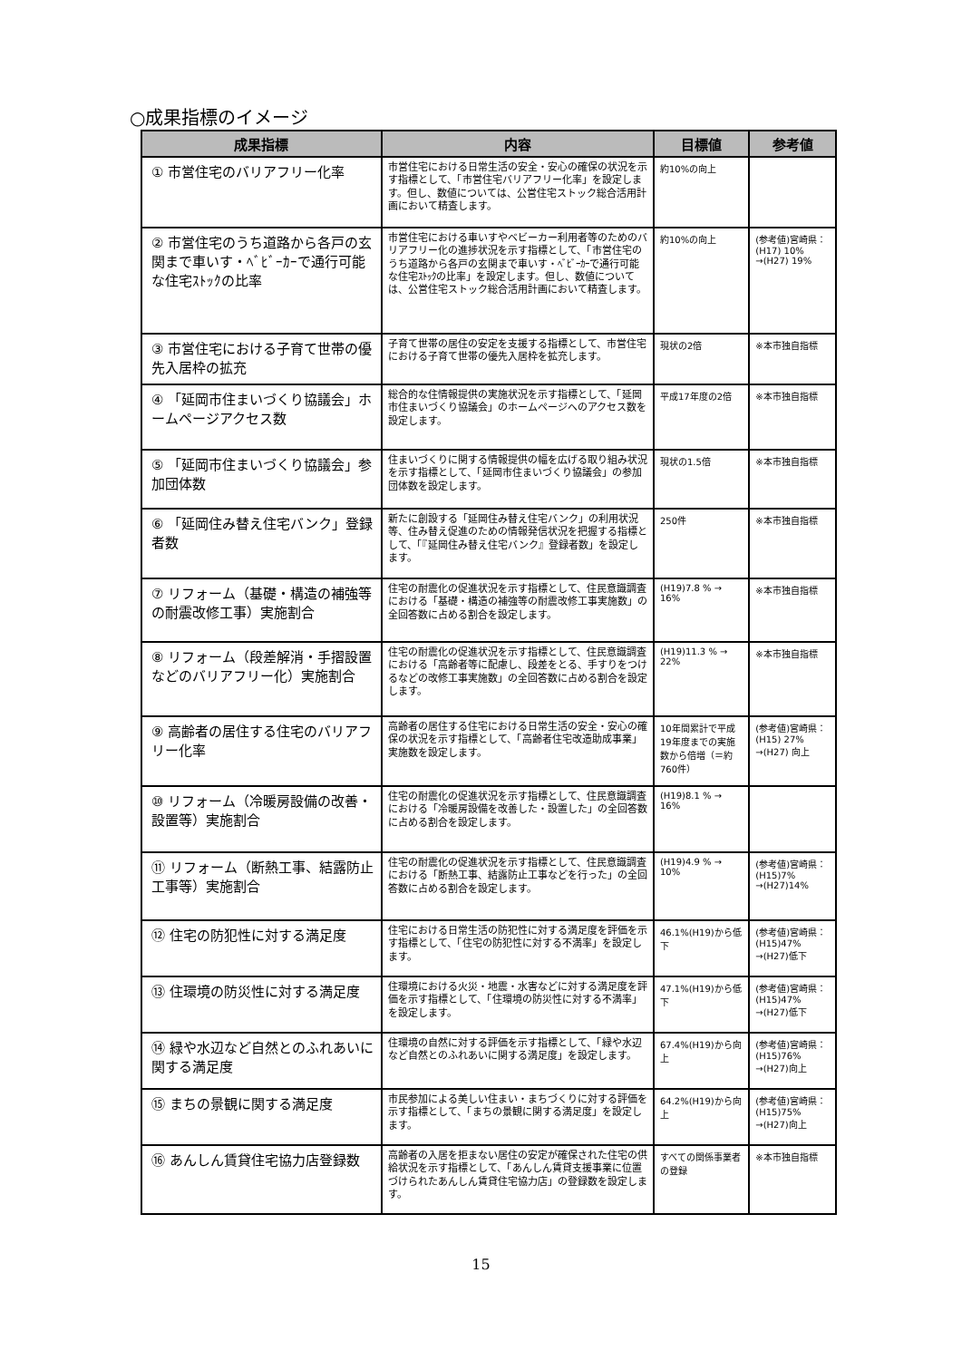○成果指標のイメージ
| 成果指標 | 内容 | 目標値 | 参考値 |
| --- | --- | --- | --- |
| ① 市営住宅のバリアフリー化率 | 市営住宅における日常生活の安全・安心の確保の状況を示す指標として、「市営住宅バリアフリー化率」を設定します。但し、数値については、公営住宅ストック総合活用計画において精査します。 | 約10%の向上 | |
| ② 市営住宅のうち道路から各戸の玄関まで車いす・ﾍﾞﾋﾞｰｶｰで通行可能な住宅ｽﾄｯｸの比率 | 市営住宅における車いすやベビーカー利用者等のためのバリアフリー化の進捗状況を示す指標として、「市営住宅のうち道路から各戸の玄関まで車いす・ﾍﾞﾋﾞｰｶｰで通行可能な住宅ｽﾄｯｸの比率」を設定します。但し、数値については、公営住宅ストック総合活用計画において精査します。 | 約10%の向上 | (参考値)宮崎県：(H17) 10% →(H27) 19% |
| ③ 市営住宅における子育て世帯の優先入居枠の拡充 | 子育て世帯の居住の安定を支援する指標として、市営住宅における子育て世帯の優先入居枠を拡充します。 | 現状の2倍 | ※本市独自指標 |
| ④ 「延岡市住まいづくり協議会」ホームページアクセス数 | 総合的な住情報提供の実施状況を示す指標として、「延岡市住まいづくり協議会」のホームページへのアクセス数を設定します。 | 平成17年度の2倍 | ※本市独自指標 |
| ⑤ 「延岡市住まいづくり協議会」参加団体数 | 住まいづくりに関する情報提供の幅を広げる取り組み状況を示す指標として、「延岡市住まいづくり協議会」の参加団体数を設定します。 | 現状の1.5倍 | ※本市独自指標 |
| ⑥ 「延岡住み替え住宅バンク」登録者数 | 新たに創設する「延岡住み替え住宅バンク」の利用状況等、住み替え促進のための情報発信状況を把握する指標として、「『延岡住み替え住宅バンク』登録者数」を設定します。 | 250件 | ※本市独自指標 |
| ⑦ リフォーム（基礎・構造の補強等の耐震改修工事）実施割合 | 住宅の耐震化の促進状況を示す指標として、住民意識調査における「基礎・構造の補強等の耐震改修工事実施数」の全回答数に占める割合を設定します。 | (H19)7.8 % → 16% | ※本市独自指標 |
| ⑧ リフォーム（段差解消・手摺設置などのバリアフリー化）実施割合 | 住宅の耐震化の促進状況を示す指標として、住民意識調査における「高齢者等に配慮し、段差をとる、手すりをつけるなどの改修工事実施数」の全回答数に占める割合を設定します。 | (H19)11.3 % → 22% | ※本市独自指標 |
| ⑨ 高齢者の居住する住宅のバリアフリー化率 | 高齢者の居住する住宅における日常生活の安全・安心の確保の状況を示す指標として、「高齢者住宅改造助成事業」実施数を設定します。 | 10年間累計で平成19年度までの実施数から倍増（＝約760件） | (参考値)宮崎県：(H15) 27% →(H27) 向上 |
| ⑩ リフォーム（冷暖房設備の改善・設置等）実施割合 | 住宅の耐震化の促進状況を示す指標として、住民意識調査における「冷暖房設備を改善した・設置した」の全回答数に占める割合を設定します。 | (H19)8.1 % → 16% | |
| ⑪ リフォーム（断熱工事、結露防止工事等）実施割合 | 住宅の耐震化の促進状況を示す指標として、住民意識調査における「断熱工事、結露防止工事などを行った」の全回答数に占める割合を設定します。 | (H19)4.9 % → 10% | (参考値)宮崎県：(H15)7% →(H27)14% |
| ⑫ 住宅の防犯性に対する満足度 | 住宅における日常生活の防犯性に対する満足度を評価を示す指標として、「住宅の防犯性に対する不満率」を設定します。 | 46.1%(H19)から低下 | (参考値)宮崎県：(H15)47% →(H27)低下 |
| ⑬ 住環境の防災性に対する満足度 | 住環境における火災・地震・水害などに対する満足度を評価を示す指標として、「住環境の防災性に対する不満率」を設定します。 | 47.1%(H19)から低下 | (参考値)宮崎県：(H15)47% →(H27)低下 |
| ⑭ 緑や水辺など自然とのふれあいに関する満足度 | 住環境の自然に対する評価を示す指標として、「緑や水辺など自然とのふれあいに関する満足度」を設定します。 | 67.4%(H19)から向上 | (参考値)宮崎県：(H15)76% →(H27)向上 |
| ⑮ まちの景観に関する満足度 | 市民参加による美しい住まい・まちづくりに対する評価を示す指標として、「まちの景観に関する満足度」を設定します。 | 64.2%(H19)から向上 | (参考値)宮崎県：(H15)75% →(H27)向上 |
| ⑯ あんしん賃貸住宅協力店登録数 | 高齢者の入居を拒まない居住の安定が確保された住宅の供給状況を示す指標として、「あんしん賃貸支援事業に位置づけられたあんしん賃貸住宅協力店」の登録数を設定します。 | すべての関係事業者の登録 | ※本市独自指標 |
15